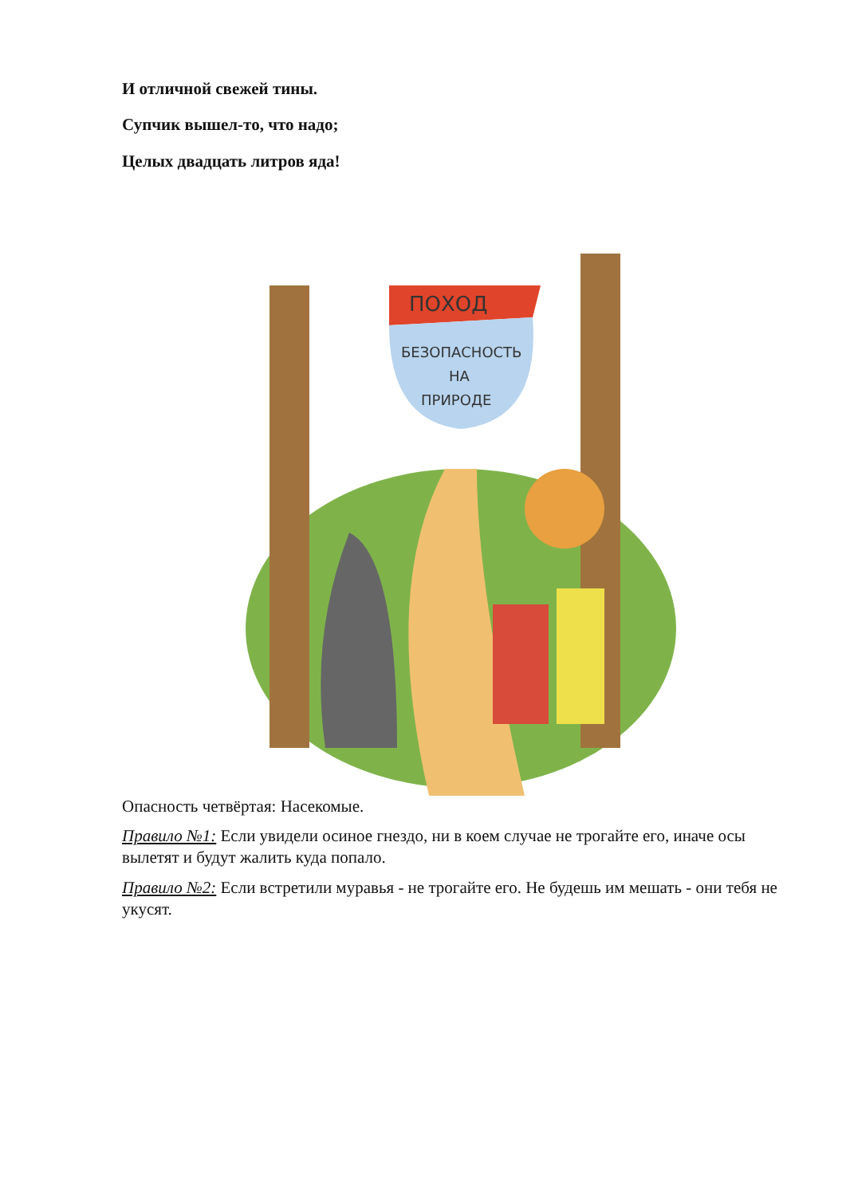И отличной свежей тины.
Супчик вышел-то, что надо;
Целых двадцать литров яда!
ПОХОД
БЕЗОПАСНОСТЬ
НА
ПРИРОДЕ
Опасность четвёртая: Насекомые.
Правило №1: Если увидели осиное гнездо, ни в коем случае не трогайте его, иначе осы вылетят и будут жалить куда попало.
Правило №2: Если встретили муравья - не трогайте его. Не будешь им мешать - они тебя не укусят.